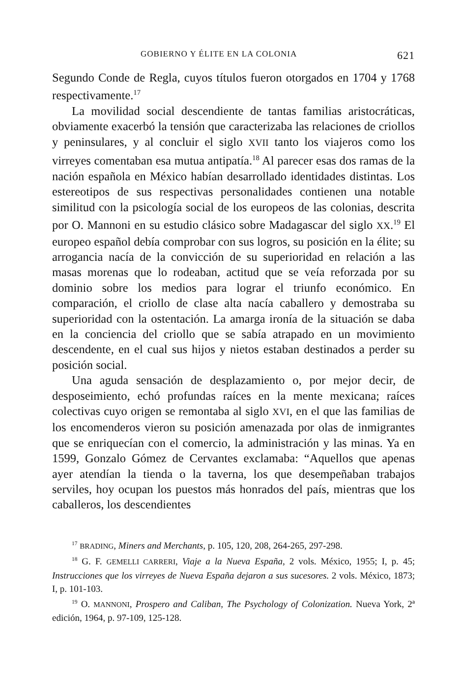GOBIERNO Y ÉLITE EN LA COLONIA 621
Segundo Conde de Regla, cuyos títulos fueron otorgados en 1704 y 1768 respectivamente.<sup>17</sup>
La movilidad social descendiente de tantas familias aristocráticas, obviamente exacerbó la tensión que caracterizaba las relaciones de criollos y peninsulares, y al concluir el siglo XVII tanto los viajeros como los virreyes comentaban esa mutua antipatía.<sup>18</sup> Al parecer esas dos ramas de la nación española en México habían desarrollado identidades distintas. Los estereotipos de sus respectivas personalidades contienen una notable similitud con la psicología social de los europeos de las colonias, descrita por O. Mannoni en su estudio clásico sobre Madagascar del siglo XX.<sup>19</sup> El europeo español debía comprobar con sus logros, su posición en la élite; su arrogancia nacía de la convicción de su superioridad en relación a las masas morenas que lo rodeaban, actitud que se veía reforzada por su dominio sobre los medios para lograr el triunfo económico. En comparación, el criollo de clase alta nacía caballero y demostraba su superioridad con la ostentación. La amarga ironía de la situación se daba en la conciencia del criollo que se sabía atrapado en un movimiento descendente, en el cual sus hijos y nietos estaban destinados a perder su posición social.
Una aguda sensación de desplazamiento o, por mejor decir, de desposeimiento, echó profundas raíces en la mente mexicana; raíces colectivas cuyo origen se remontaba al siglo XVI, en el que las familias de los encomenderos vieron su posición amenazada por olas de inmigrantes que se enriquecían con el comercio, la administración y las minas. Ya en 1599, Gonzalo Gómez de Cervantes exclamaba: “Aquellos que apenas ayer atendían la tienda o la taverna, los que desempeñaban trabajos serviles, hoy ocupan los puestos más honrados del país, mientras que los caballeros, los descendientes
<sup>17</sup> BRADING, Miners and Merchants, p. 105, 120, 208, 264-265, 297-298.
<sup>18</sup> G. F. GEMELLI CARRERI, Viaje a la Nueva España, 2 vols. México, 1955; I, p. 45; Instrucciones que los virreyes de Nueva España dejaron a sus sucesores. 2 vols. México, 1873; I, p. 101-103.
<sup>19</sup> O. MANNONI, Prospero and Caliban, The Psychology of Colonization. Nueva York, 2ª edición, 1964, p. 97-109, 125-128.